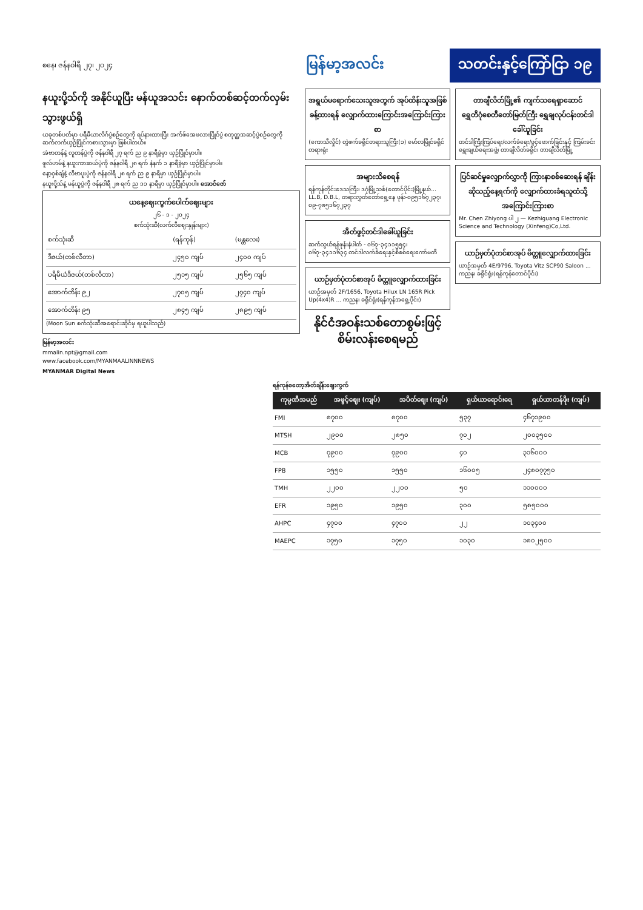စနေ၊ ဇန်နဝါရီ ၂၇၊ ၂၀၂၄
မြန်မာ့အလင်း
သတင်းနှင့်ကြော်ငြာ ၁၉
နယူးပို့သ်ကို အနိုင်ယူပြီး မန်ယူအသင်း နောက်တစ်ဆင့်တက်လှမ်းသွားဖွယ်ရှိ
ယခုတစ်ပတ်မှာ ပရီမီယာလိဂ်ပွဲစဉ်တွေကို ရပ်နားထားပြီး အက်ဖ်အေဖလားပြိုင်ပွဲ စတုတ္ထအဆင့်ပွဲစဉ်တွေကို ဆက်လက်ယှဉ်ပြိုင်ကစားသွားမှာ ဖြစ်ပါတယ်။
အဲဗာတန်နဲ့ လူတန်ပွဲကို ဇန်နဝါရီ ၂၇ ရက် ည ၉ နာရီခွဲမှာ ယှဉ်ပြိုင်မှာပါ။
ဖူလ်ဟမ်နဲ့ နယူးကာဆယ်ပွဲကို ဇန်နဝါရီ ၂၈ ရက် နံနက် ၁ နာရီခွဲမှာ ယှဉ်ပြိုင်မှာပါ။
နော့ဝှစ်ချ်နဲ့ လီဗာပူးပွဲကို ဇန်နဝါရီ ၂၈ ရက် ည ၉ နာရီမှာ ယှဉ်ပြိုင်မှာပါ။
နယူးပို့သ်နဲ့ မန်ယူပွဲကို ဇန်နဝါရီ ၂၈ ရက် ည ၁၁ နာရီမှာ ယှဉ်ပြိုင်မှာပါ။ အောင်ဇော်
ယနေ့ဈေးကွက်ပေါက်ဈေးများ
၂၆ - ၁ - ၂၀၂၄
စက်သုံးဆီ(လက်လီဈေးနှုန်းများ)
| စက်သုံးဆီ | (ရန်ကုန်) | (မန္တလေး) |
| ဒီဇယ်(တစ်လီတာ) | ၂၄၅၀ ကျပ် | ၂၄၀၀ ကျပ် |
| ပရီမီယံဒီဇယ်(တစ်လီတာ) | ၂၅၁၅ ကျပ် | ၂၅၆၅ ကျပ် |
| အောက်တိန်း ၉၂ | ၂၇၀၅ ကျပ် | ၂၇၄၀ ကျပ် |
| အောက်တိန်း ၉၅ | ၂၈၄၅ ကျပ် | ၂၈၉၅ ကျပ် |
(Moon Sun စက်သုံးဆီအရောင်းဆိုင်မှ ရယူပါသည်)
မြန်မာ့အလင်း
mmalin.npt@gmail.com
www.facebook.com/MYANMAALINNNEWS
MYANMAR Digital News
အရွယ်မရောက်သေးသူအတွက် အုပ်ထိန်းသူအဖြစ် ခန့်ထားရန် လျှောက်ထားကြောင်းအကြောင်းကြားစာ
(ကောသီလှိုင်) တွဲဖက်ခရိုင်တရားသူကြီး(၁) မော်လမြိုင်ခရိုင်တရားရုံး
အများသိစေရန်
ရန်ကုန်တိုင်းဒေသကြီး၊ ဒဂုံမြို့သစ်(တောင်ပိုင်း)မြို့နယ်... LL.B, D.B.L, တရားလွှတ်တော်ရှေ့နေ ဖုန်း-၀၉၅၁၆၇၂၃၇၊ ၀၉-၇၈၅၁၆၇၂၃၇
အိတ်ဖွင့်တင်ဒါခေါ်ယူခြင်း
ဆက်သွယ်ရန်ဖုန်းနံပါတ် - ၀၆၇-၃၄၁၁၅၅၄၊ ၀၆၇-၃၄၁၁၆၃၄ တင်ဒါလက်ခံရေးနှင့်စိစစ်ရေးကော်မတီ
ယာဉ်မှတ်ပုံတင်စာအုပ် မိတ္တူလျှောက်ထားခြင်း
ယာဉ်အမှတ် 2F/1656, Toyota Hilux LN 165R Pick Up(4x4)R ... ကညန၊ ခရိုင်ရုံး(ရန်ကုန်အရှေ့ပိုင်း)
နိုင်ငံအဝန်းသစ်တောစွမ်းဖြင့်စိမ်းလန်းစေရမည်
တာချီလိတ်မြို့၏ ကျက်သရေရှာဆောင် ရွှေတိဂုံစေတီတော်မြတ်ကြီး ရွှေချလုပ်ငန်းတင်ဒါခေါ်ယူခြင်း
တင်ဒါကြီးကြပ်ရေး/လက်ခံရေး/ဖွင့်ဖောက်ခြင်းနှင့် ကြမ်းခင်းရွေးချယ်ရေးအဖွဲ့၊ တာချီလိတ်ခရိုင်၊ တာချီလိတ်မြို့
ပြင်ဆင်မှုလျှောက်လွှာကို ကြားနာစစ်ဆေးရန် ချိန်းဆိုသည့်နေ့ရက်ကို လျှောက်ထားခံရသူထံသို့ အကြောင်းကြားစာ
Mr. Chen Zhiyong ပါ ၂ — Kezhiguang Electronic Science and Technology (Xinfeng)Co,Ltd.
ယာဉ်မှတ်ပုံတင်စာအုပ် မိတ္တူလျှောက်ထားခြင်း
ယာဉ်အမှတ် 4E/9796, Toyota Vitz SCP90 Saloon ... ကညန၊ ခရိုင်ရုံး(ရန်ကုန်တောင်ပိုင်း)
ရန်ကုန်စတော့အိတ်ချိန်းဈေးကွက်
| ကုမ္ပဏီအမည် | အဖွင့်ဈေး (ကျပ်) | အပိတ်ဈေး (ကျပ်) | ရှယ်ယာရောင်းရေ | ရှယ်ယာတန်ဖိုး (ကျပ်) |
| --- | --- | --- | --- | --- |
| FMI | ၈၇၀၀ | ၈၇၀၀ | ၅၃၇ | ၄၆၇၁၉၀၀ |
| MTSH | ၂၉၀၀ | ၂၈၅၀ | ၇၀၂ | ၂၀၀၃၅၀၀ |
| MCB | ၇၉၀၀ | ၇၉၀၀ | ၄၀ | ၃၁၆၀၀၀ |
| FPB | ၁၅၅၀ | ၁၅၅၀ | ၁၆၀၀၅ | ၂၄၈၀၇၇၅၀ |
| TMH | ၂၂၀၀ | ၂၂၀၀ | ၅၀ | ၁၁၀၀၀၀ |
| EFR | ၁၉၅၀ | ၁၉၅၀ | ၃၀၀ | ၅၈၅၀၀၀ |
| AHPC | ၄၇၀၀ | ၄၇၀၀ | ၂၂ | ၁၀၃၄၀၀ |
| MAEPC | ၁၇၅၀ | ၁၇၅၀ | ၁၀၃၀ | ၁၈၀၂၅၀၀ |